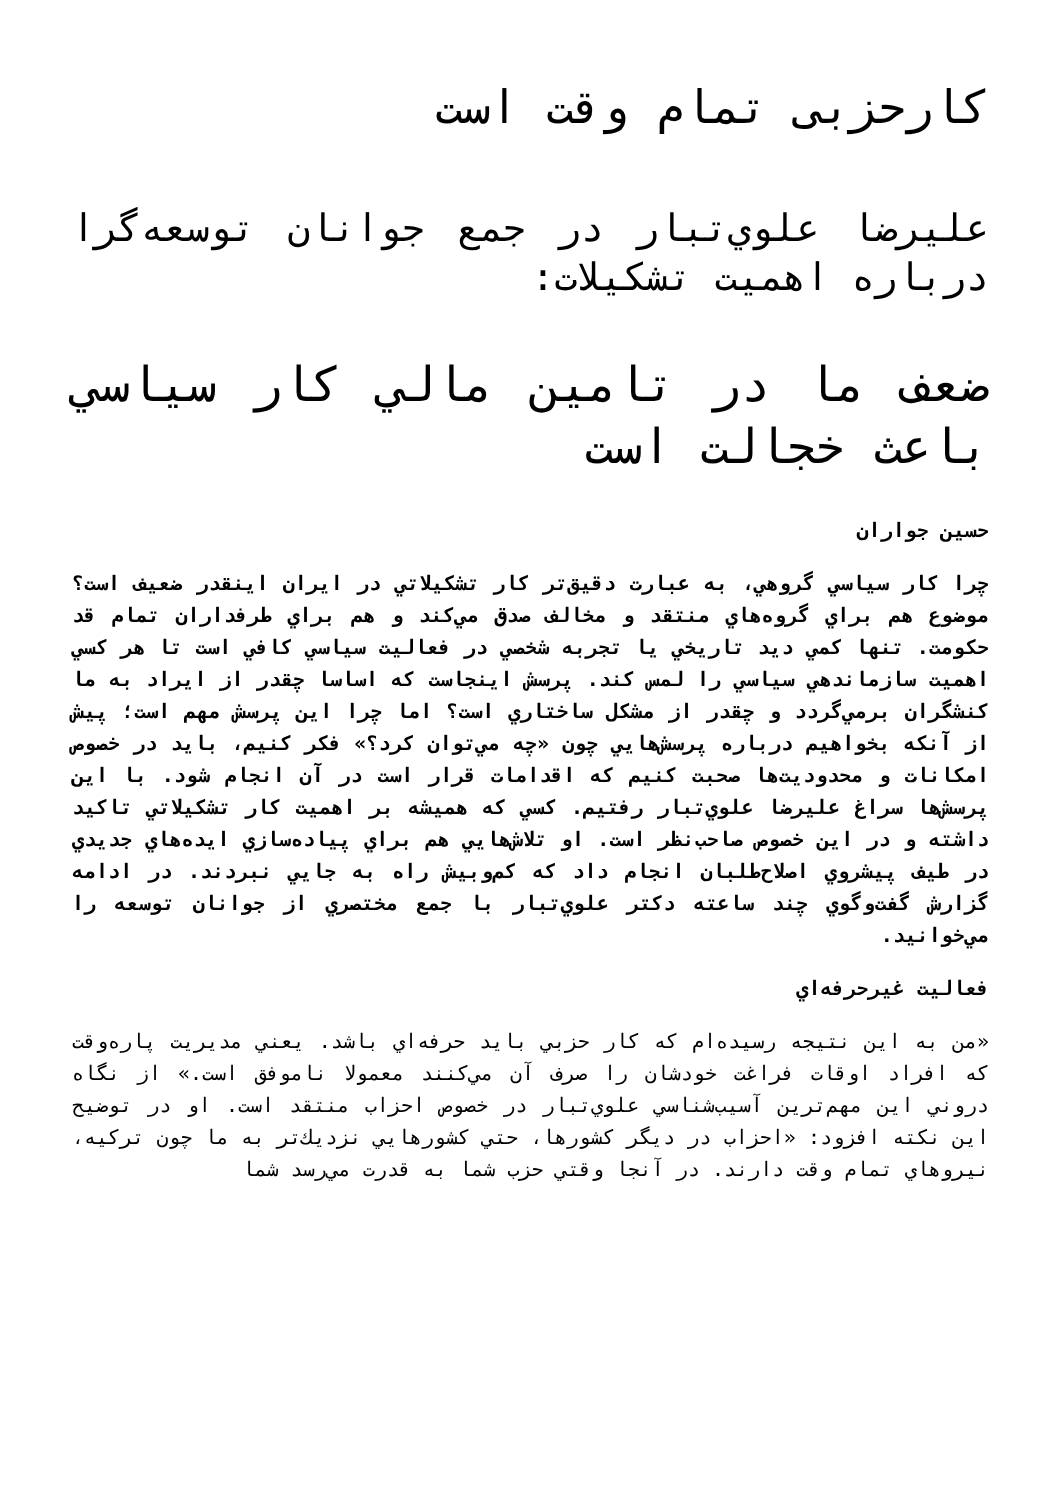کارحزبی تمام وقت است
عليرضا علوي‌تبار در جمع جوانان توسعه‌گرا درباره اهميت تشكيلات:
ضعف ما در تامين مالي كار سياسي باعث خجالت است
حسين جواران
چرا كار سياسي گروهي، به عبارت دقيق‌تر كار تشكيلاتي در ايران اينقدر ضعيف است؟ موضوع هم براي گروه‌هاي منتقد و مخالف صدق مي‌كند و هم براي طرفداران تمام قد حكومت. تنها كمي ديد تاريخي يا تجربه شخصي در فعاليت سياسي كافي است تا هر كسي اهميت سازماندهي سياسي را لمس كند. پرسش اينجاست كه اساسا چقدر از ايراد به ما كنشگران برمي‌گردد و چقدر از مشكل ساختاري است؟ اما چرا اين پرسش مهم است؛ پيش از آنكه بخواهيم درباره پرسش‌هايي چون «چه مي‌توان كرد؟» فكر كنيم، بايد در خصوص امكانات و محدوديت‌ها صحبت كنيم كه اقدامات قرار است در آن انجام شود. با اين پرسش‌ها سراغ عليرضا علوي‌تبار رفتيم. كسي كه هميشه بر اهميت كار تشكيلاتي تاكيد داشته و در اين خصوص صاحب‌نظر است. او تلاش‌هايي هم براي پياده‌سازي ايده‌هاي جديدي در طيف پيشروي اصلاح‌طلبان انجام داد كه كم‌وبيش راه به جايي نبردند. در ادامه گزارش گفت‌وگوي چند ساعته دكتر علوي‌تبار با جمع مختصري از جوانان توسعه را مي‌خوانيد.
فعاليت غيرحرفه‌اي
«من به اين نتيجه رسيده‌ام كه كار حزبي بايد حرفه‌اي باشد. يعني مديريت پاره‌وقت كه افراد اوقات فراغت خودشان را صرف آن مي‌كنند معمولا ناموفق است.» از نگاه دروني اين مهم‌ترين آسيب‌شناسي علوي‌تبار در خصوص احزاب منتقد است. او در توضيح اين نكته افزود: «احزاب در ديگر كشورها، حتي كشورهايي نزديك‌تر به ما چون تركيه، نيروهاي تمام وقت دارند. در آنجا وقتي حزب شما به قدرت مي‌رسد شما